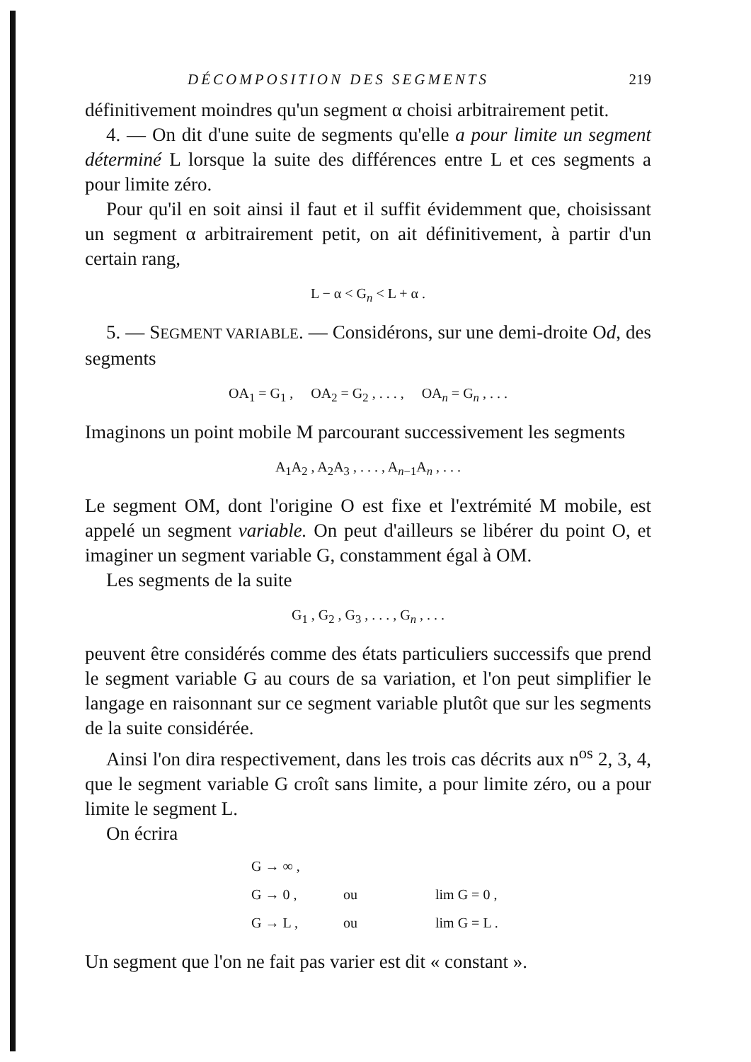DÉCOMPOSITION DES SEGMENTS 219
définitivement moindres qu'un segment α choisi arbitrairement petit.
4. — On dit d'une suite de segments qu'elle a pour limite un segment déterminé L lorsque la suite des différences entre L et ces segments a pour limite zéro.
Pour qu'il en soit ainsi il faut et il suffit évidemment que, choisissant un segment α arbitrairement petit, on ait définitivement, à partir d'un certain rang,
L − α < G<sub>n</sub> < L + α .
5. — SEGMENT VARIABLE. — Considérons, sur une demi-droite Od, des segments
OA<sub>1</sub> = G<sub>1</sub> , OA<sub>2</sub> = G<sub>2</sub> , . . . , OA<sub>n</sub> = G<sub>n</sub> , . . .
Imaginons un point mobile M parcourant successivement les segments
A<sub>1</sub>A<sub>2</sub> , A<sub>2</sub>A<sub>3</sub> , . . . , A<sub>n−1</sub>A<sub>n</sub> , . . .
Le segment OM, dont l'origine O est fixe et l'extrémité M mobile, est appelé un segment variable. On peut d'ailleurs se libérer du point O, et imaginer un segment variable G, constamment égal à OM.
Les segments de la suite
G<sub>1</sub> , G<sub>2</sub> , G<sub>3</sub> , . . . , G<sub>n</sub> , . . .
peuvent être considérés comme des états particuliers successifs que prend le segment variable G au cours de sa variation, et l'on peut simplifier le langage en raisonnant sur ce segment variable plutôt que sur les segments de la suite considérée.
Ainsi l'on dira respectivement, dans les trois cas décrits aux n<sup>os</sup> 2, 3, 4, que le segment variable G croît sans limite, a pour limite zéro, ou a pour limite le segment L.
On écrira
G → ∞ ,
G → 0 , ou lim G = 0 ,
G → L , ou lim G = L .
Un segment que l'on ne fait pas varier est dit « constant ».